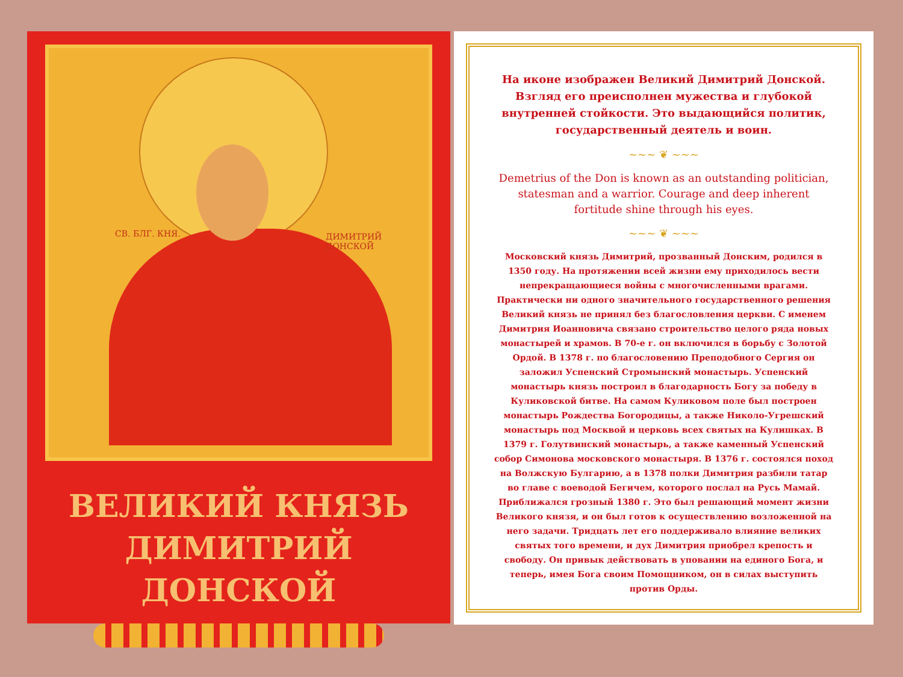СВ. БЛГ. КНЯ. ДИМИТРИЙ ДОНСКОЙ
ВЕЛИКИЙ КНЯЗЬ
ДИМИТРИЙ ДОНСКОЙ
На иконе изображен Великий Димитрий Донской. Взгляд его преисполнен мужества и глубокой внутренней стойкости. Это выдающийся политик, государственный деятель и воин.
~~~ ❦ ~~~
Demetrius of the Don is known as an outstanding politician, statesman and a warrior. Courage and deep inherent fortitude shine through his eyes.
~~~ ❦ ~~~
Московский князь Димитрий, прозванный Донским, родился в 1350 году. На протяжении всей жизни ему приходилось вести непрекращающиеся войны с многочисленными врагами. Практически ни одного значительного государственного решения Великий князь не принял без благословления церкви. С именем Димитрия Иоанновича связано строительство целого ряда новых монастырей и храмов. В 70-е г. он включился в борьбу с Золотой Ордой. В 1378 г. по благословению Преподобного Сергия он заложил Успенский Стромынский монастырь. Успенский монастырь князь построил в благодарность Богу за победу в Куликовской битве. На самом Куликовом поле был построен монастырь Рождества Богородицы, а также Николо-Угрешский монастырь под Москвой и церковь всех святых на Кулишках. В 1379 г. Голутвинский монастырь, а также каменный Успенский собор Симонова московского монастыря. В 1376 г. состоялся поход на Волжскую Булгарию, а в 1378 полки Димитрия разбили татар во главе с воеводой Бегичем, которого послал на Русь Мамай. Приближался грозный 1380 г. Это был решающий момент жизни Великого князя, и он был готов к осуществлению возложенной на него задачи. Тридцать лет его поддерживало влияние великих святых того времени, и дух Димитрия приобрел крепость и свободу. Он привык действовать в уповании на единого Бога, и теперь, имея Бога своим Помощником, он в силах выступить против Орды.